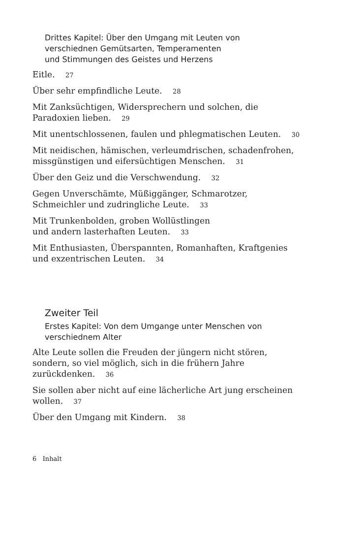Drittes Kapitel: Über den Umgang mit Leuten von
verschiednen Gemütsarten, Temperamenten
und Stimmungen des Geistes und Herzens
Eitle. 27
Über sehr empfindliche Leute. 28
Mit Zanksüchtigen, Widersprechern und solchen, die
Paradoxien lieben. 29
Mit unentschlossenen, faulen und phlegmatischen Leuten. 30
Mit neidischen, hämischen, verleumdrischen, schadenfrohen,
missgünstigen und eifersüchtigen Menschen. 31
Über den Geiz und die Verschwendung. 32
Gegen Unverschämte, Müßiggänger, Schmarotzer,
Schmeichler und zudringliche Leute. 33
Mit Trunkenbolden, groben Wollüstlingen
und andern lasterhaften Leuten. 33
Mit Enthusiasten, Überspannten, Romanhaften, Kraftgenies
und exzentrischen Leuten. 34
Zweiter Teil
Erstes Kapitel: Von dem Umgange unter Menschen von
verschiednem Alter
Alte Leute sollen die Freuden der jüngern nicht stören,
sondern, so viel möglich, sich in die frühern Jahre
zurückdenken. 36
Sie sollen aber nicht auf eine lächerliche Art jung erscheinen
wollen. 37
Über den Umgang mit Kindern. 38
6 Inhalt